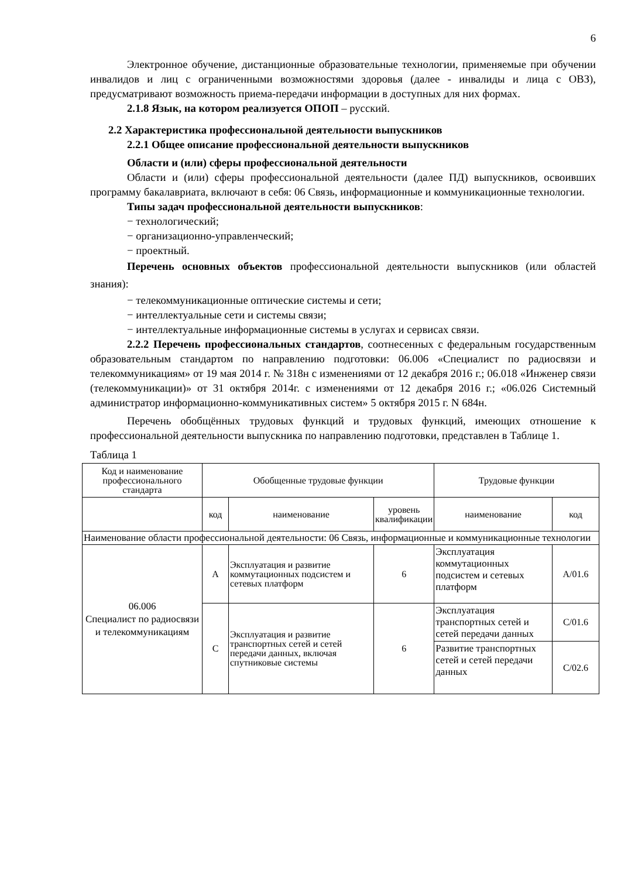6
Электронное обучение, дистанционные образовательные технологии, применяемые при обучении инвалидов и лиц с ограниченными возможностями здоровья (далее - инвалиды и лица с ОВЗ), предусматривают возможность приема-передачи информации в доступных для них формах.
2.1.8 Язык, на котором реализуется ОПОП – русский.
2.2 Характеристика профессиональной деятельности выпускников
2.2.1 Общее описание профессиональной деятельности выпускников
Области и (или) сферы профессиональной деятельности
Области и (или) сферы профессиональной деятельности (далее ПД) выпускников, освоивших программу бакалавриата, включают в себя: 06 Связь, информационные и коммуникационные технологии.
Типы задач профессиональной деятельности выпускников:
− технологический;
− организационно-управленческий;
− проектный.
Перечень основных объектов профессиональной деятельности выпускников (или областей знания):
− телекоммуникационные оптические системы и сети;
− интеллектуальные сети и системы связи;
− интеллектуальные информационные системы в услугах и сервисах связи.
2.2.2 Перечень профессиональных стандартов, соотнесенных с федеральным государственным образовательным стандартом по направлению подготовки: 06.006 «Специалист по радиосвязи и телекоммуникациям» от 19 мая 2014 г. № 318н с изменениями от 12 декабря 2016 г.; 06.018 «Инженер связи (телекоммуникации)» от 31 октября 2014г. с изменениями от 12 декабря 2016 г.; «06.026 Системный администратор информационно-коммуникативных систем» 5 октября 2015 г. N 684н.
Перечень обобщённых трудовых функций и трудовых функций, имеющих отношение к профессиональной деятельности выпускника по направлению подготовки, представлен в Таблице 1.
Таблица 1
| Код и наименование профессионального стандарта | Обобщенные трудовые функции | | | Трудовые функции | |
| | код | наименование | уровень квалификации | наименование | код |
| Наименование области профессиональной деятельности: 06 Связь, информационные и коммуникационные технологии | | | | | |
| 06.006 Специалист по радиосвязи и телекоммуникациям | A | Эксплуатация и развитие коммутационных подсистем и сетевых платформ | 6 | Эксплуатация коммутационных подсистем и сетевых платформ | A/01.6 |
| | C | Эксплуатация и развитие транспортных сетей и сетей передачи данных, включая спутниковые системы | 6 | Эксплуатация транспортных сетей и сетей передачи данных | C/01.6 |
| | | | | Развитие транспортных сетей и сетей передачи данных | C/02.6 |